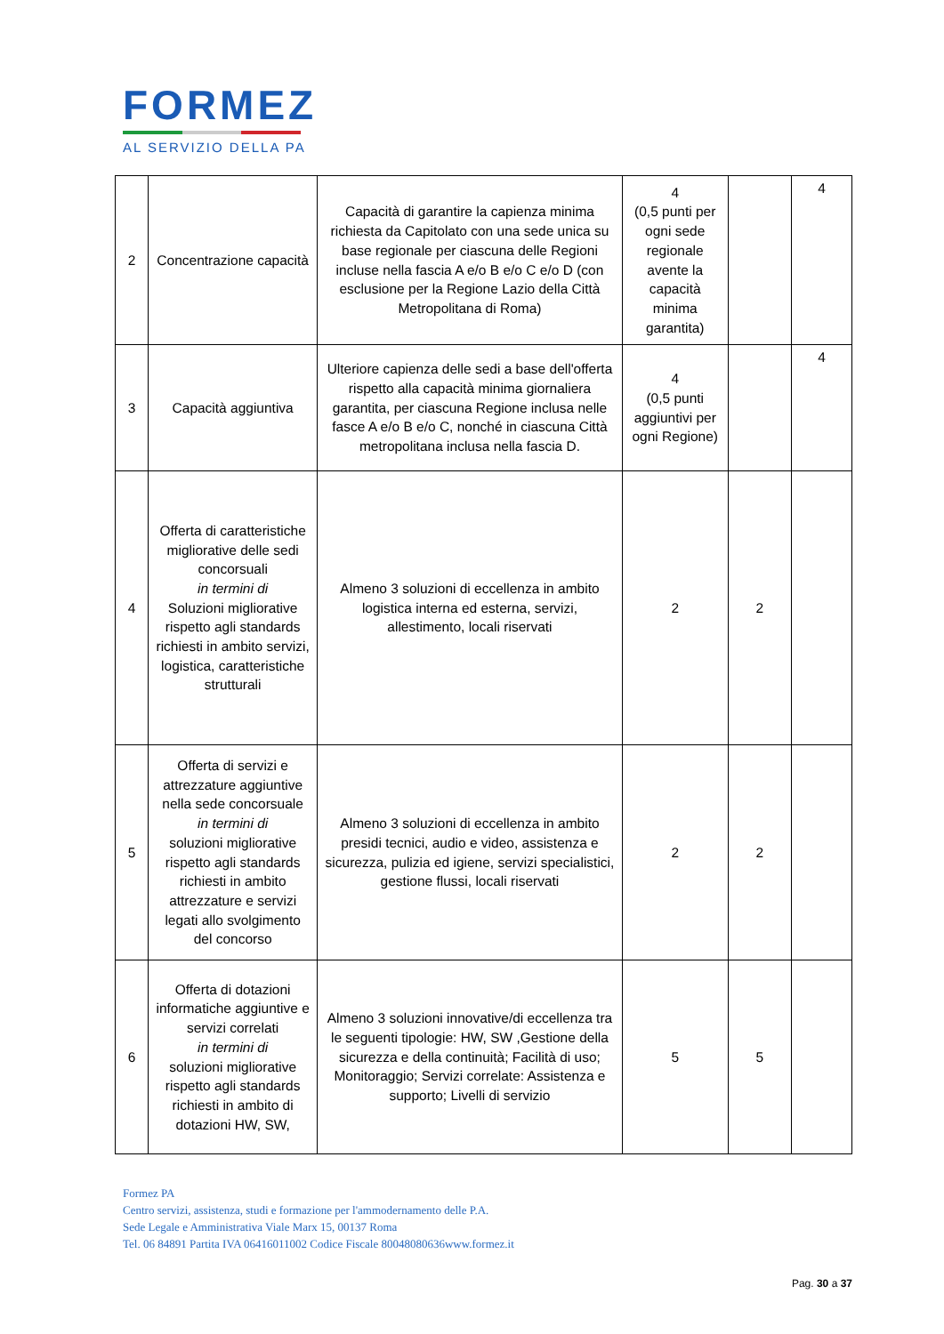FORMEZ
AL SERVIZIO DELLA PA
| 2 | Concentrazione capacità | Capacità di garantire la capienza minima richiesta da Capitolato con una sede unica su base regionale per ciascuna delle Regioni incluse nella fascia A e/o B e/o C e/o D (con esclusione per la Regione Lazio della Città Metropolitana di Roma) | 4 (0,5 punti per ogni sede regionale avente la capacità minima garantita) | | 4 |
| 3 | Capacità aggiuntiva | Ulteriore capienza delle sedi a base dell'offerta rispetto alla capacità minima giornaliera garantita, per ciascuna Regione inclusa nelle fasce A e/o B e/o C, nonché in ciascuna Città metropolitana inclusa nella fascia D. | 4 (0,5 punti aggiuntivi per ogni Regione) | | 4 |
| 4 | Offerta di caratteristiche migliorative delle sedi concorsuali in termini di Soluzioni migliorative rispetto agli standards richiesti in ambito servizi, logistica, caratteristiche strutturali | Almeno 3 soluzioni di eccellenza in ambito logistica interna ed esterna, servizi, allestimento, locali riservati | 2 | 2 | |
| 5 | Offerta di servizi e attrezzature aggiuntive nella sede concorsuale in termini di soluzioni migliorative rispetto agli standards richiesti in ambito attrezzature e servizi legati allo svolgimento del concorso | Almeno 3 soluzioni di eccellenza in ambito presidi tecnici, audio e video, assistenza e sicurezza, pulizia ed igiene, servizi specialistici, gestione flussi, locali riservati | 2 | 2 | |
| 6 | Offerta di dotazioni informatiche aggiuntive e servizi correlati in termini di soluzioni migliorative rispetto agli standards richiesti in ambito di dotazioni HW, SW, | Almeno 3 soluzioni innovative/di eccellenza tra le seguenti tipologie: HW, SW ,Gestione della sicurezza e della continuità; Facilità di uso; Monitoraggio; Servizi correlate: Assistenza e supporto; Livelli di servizio | 5 | 5 | |
Formez PA
Centro servizi, assistenza, studi e formazione per l'ammodernamento delle P.A.
Sede Legale e Amministrativa Viale Marx 15, 00137 Roma
Tel. 06 84891 Partita IVA 06416011002 Codice Fiscale 80048080636www.formez.it
Pag. 30 a 37